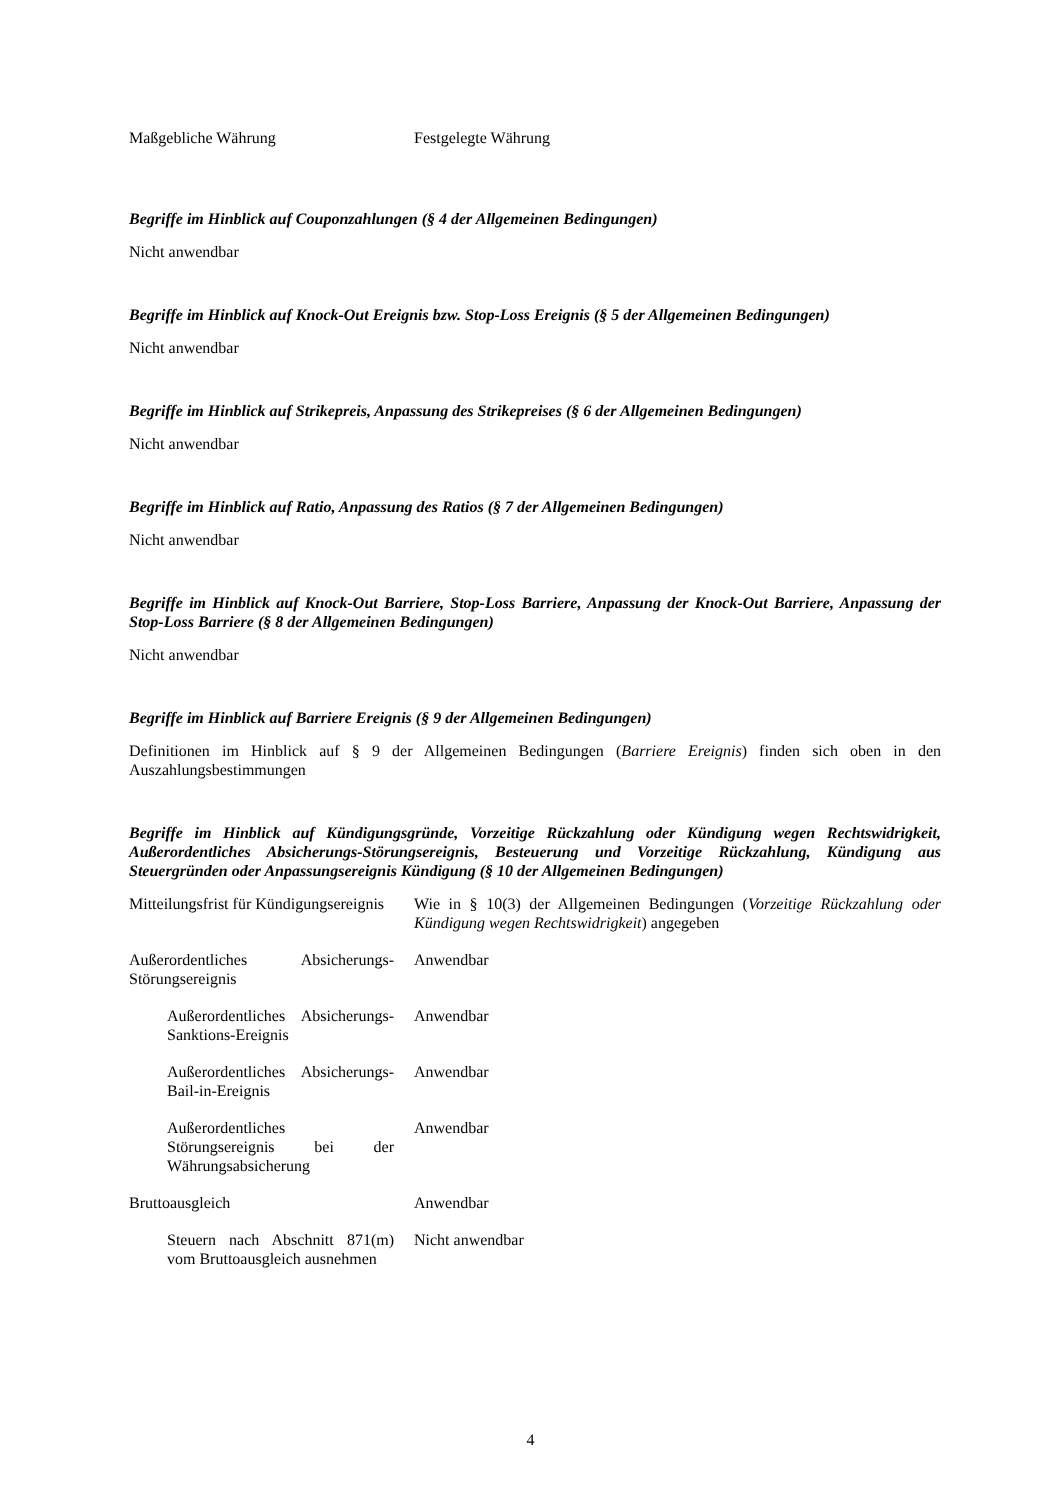| Maßgebliche Währung | Festgelegte Währung |
Begriffe im Hinblick auf Couponzahlungen (§ 4 der Allgemeinen Bedingungen)
Nicht anwendbar
Begriffe im Hinblick auf Knock-Out Ereignis bzw. Stop-Loss Ereignis (§ 5 der Allgemeinen Bedingungen)
Nicht anwendbar
Begriffe im Hinblick auf Strikepreis, Anpassung des Strikepreises (§ 6 der Allgemeinen Bedingungen)
Nicht anwendbar
Begriffe im Hinblick auf Ratio, Anpassung des Ratios (§ 7 der Allgemeinen Bedingungen)
Nicht anwendbar
Begriffe im Hinblick auf Knock-Out Barriere, Stop-Loss Barriere, Anpassung der Knock-Out Barriere, Anpassung der Stop-Loss Barriere (§ 8 der Allgemeinen Bedingungen)
Nicht anwendbar
Begriffe im Hinblick auf Barriere Ereignis (§ 9 der Allgemeinen Bedingungen)
Definitionen im Hinblick auf § 9 der Allgemeinen Bedingungen (Barriere Ereignis) finden sich oben in den Auszahlungsbestimmungen
Begriffe im Hinblick auf Kündigungsgründe, Vorzeitige Rückzahlung oder Kündigung wegen Rechtswidrigkeit, Außerordentliches Absicherungs-Störungsereignis, Besteuerung und Vorzeitige Rückzahlung, Kündigung aus Steuergründen oder Anpassungsereignis Kündigung (§ 10 der Allgemeinen Bedingungen)
| Mitteilungsfrist für Kündigungsereignis | Wie in § 10(3) der Allgemeinen Bedingungen ( Vorzeitige Rückzahlung oder Kündigung wegen Rechtswidrigkeit ) angegeben |
| Außerordentliches Absicherungs-Störungsereignis | Anwendbar |
| Außerordentliches Absicherungs-Sanktions-Ereignis | Anwendbar |
| Außerordentliches Absicherungs-Bail-in-Ereignis | Anwendbar |
| Außerordentliches Störungsereignis bei der Währungsabsicherung | Anwendbar |
| Bruttoausgleich | Anwendbar |
| Steuern nach Abschnitt 871(m) vom Bruttoausgleich ausnehmen | Nicht anwendbar |
4